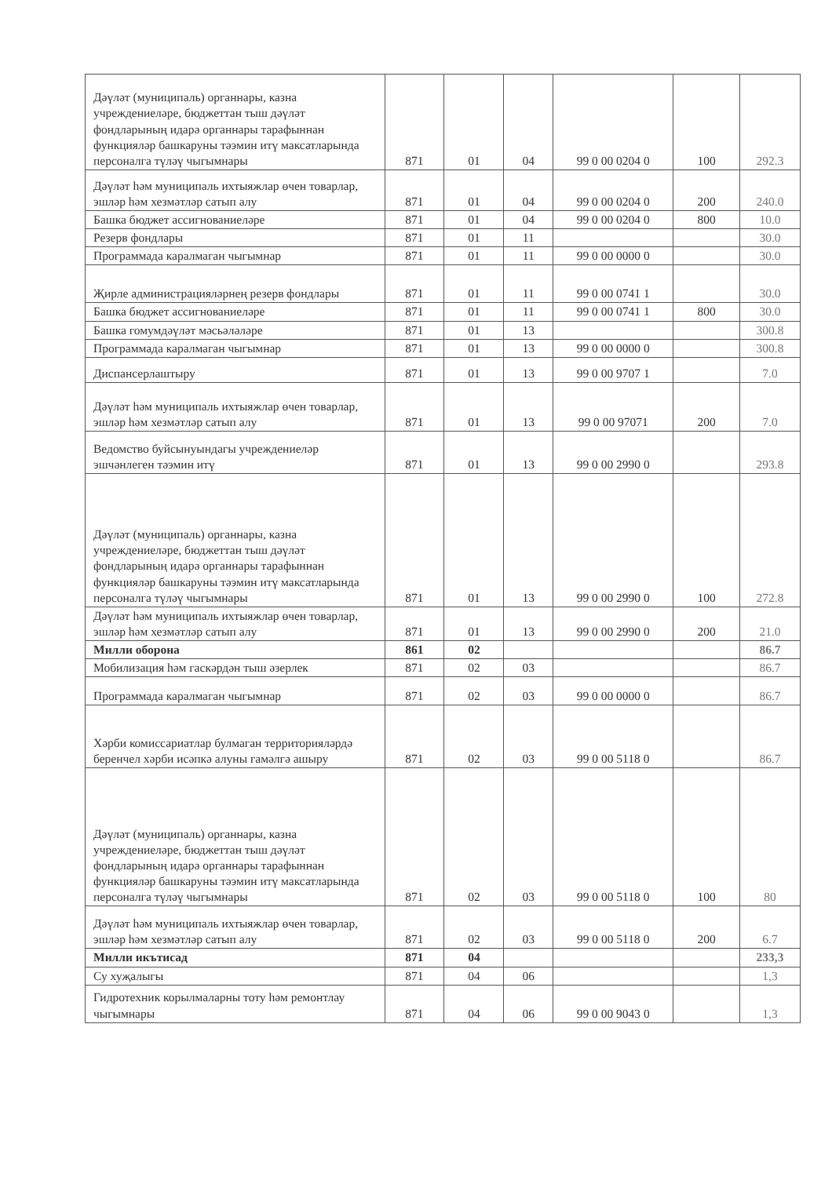| Дәүләт (муниципаль) органнары, казна учреждениеләре, бюджеттан тыш дәүләт фондларының идарә органнары тарафыннан функцияләр башкаруны тәэмин итү максатларында персоналга түләү чыгымнары | 871 | 01 | 04 | 99 0 00 0204 0 | 100 | 292.3 |
| Дәүләт һәм муниципаль ихтыяжлар өчен товарлар, эшләр һәм хезмәтләр сатып алу | 871 | 01 | 04 | 99 0 00 0204 0 | 200 | 240.0 |
| Башка бюджет ассигнованиеләре | 871 | 01 | 04 | 99 0 00 0204 0 | 800 | 10.0 |
| Резерв фондлары | 871 | 01 | 11 | | | 30.0 |
| Программада каралмаган чыгымнар | 871 | 01 | 11 | 99 0 00 0000 0 | | 30.0 |
| Җирле администрацияләрнең резерв фондлары | 871 | 01 | 11 | 99 0 00 0741 1 | | 30.0 |
| Башка бюджет ассигнованиеләре | 871 | 01 | 11 | 99 0 00 0741 1 | 800 | 30.0 |
| Башка гомумдәүләт мәсьәләләре | 871 | 01 | 13 | | | 300.8 |
| Программада каралмаган чыгымнар | 871 | 01 | 13 | 99 0 00 0000 0 | | 300.8 |
| Диспансерлаштыру | 871 | 01 | 13 | 99 0 00 9707 1 | | 7.0 |
| Дәүләт һәм муниципаль ихтыяжлар өчен товарлар, эшләр һәм хезмәтләр сатып алу | 871 | 01 | 13 | 99 0 00 97071 | 200 | 7.0 |
| Ведомство буйсынуындагы учреждениеләр эшчәнлеген тәэмин итү | 871 | 01 | 13 | 99 0 00 2990 0 | | 293.8 |
| Дәүләт (муниципаль) органнары, казна учреждениеләре, бюджеттан тыш дәүләт фондларының идарә органнары тарафыннан функцияләр башкаруны тәэмин итү максатларында персоналга түләү чыгымнары | 871 | 01 | 13 | 99 0 00 2990 0 | 100 | 272.8 |
| Дәүләт һәм муниципаль ихтыяжлар өчен товарлар, эшләр һәм хезмәтләр сатып алу | 871 | 01 | 13 | 99 0 00 2990 0 | 200 | 21.0 |
| Милли оборона | 861 | 02 | | | | 86.7 |
| Мобилизация һәм гаскәрдән тыш әзерлек | 871 | 02 | 03 | | | 86.7 |
| Программада каралмаган чыгымнар | 871 | 02 | 03 | 99 0 00 0000 0 | | 86.7 |
| Хәрби комиссариатлар булмаган территорияләрдә беренчел хәрби исәпкә алуны гамәлгә ашыру | 871 | 02 | 03 | 99 0 00 5118 0 | | 86.7 |
| Дәүләт (муниципаль) органнары, казна учреждениеләре, бюджеттан тыш дәүләт фондларының идарә органнары тарафыннан функцияләр башкаруны тәэмин итү максатларында персоналга түләү чыгымнары | 871 | 02 | 03 | 99 0 00 5118 0 | 100 | 80 |
| Дәүләт һәм муниципаль ихтыяжлар өчен товарлар, эшләр һәм хезмәтләр сатып алу | 871 | 02 | 03 | 99 0 00 5118 0 | 200 | 6.7 |
| Милли икътисад | 871 | 04 | | | | 233,3 |
| Су хуҗалыгы | 871 | 04 | 06 | | | 1,3 |
| Гидротехник корылмаларны тоту һәм ремонтлау чыгымнары | 871 | 04 | 06 | 99 0 00 9043 0 | | 1,3 |